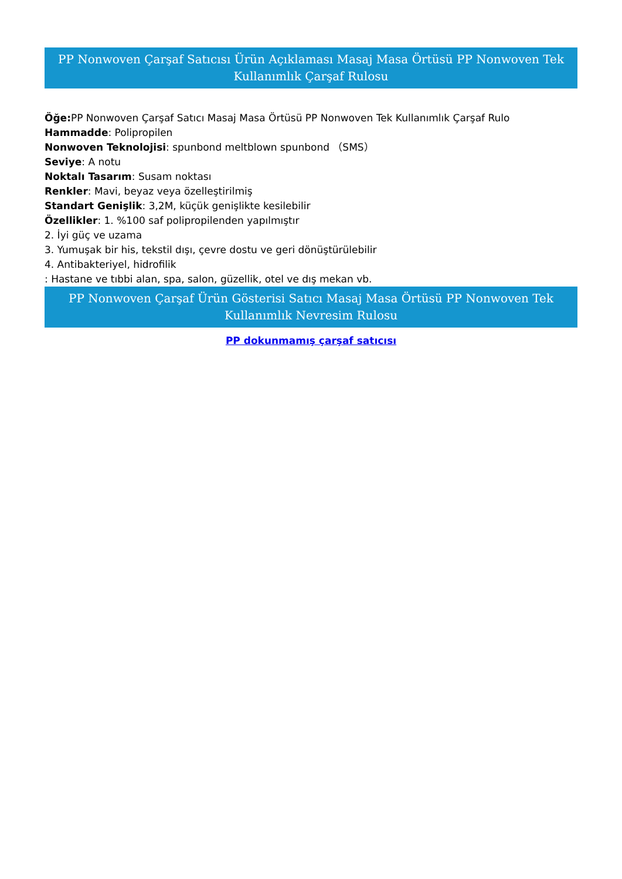PP Nonwoven Çarşaf Satıcısı Ürün Açıklaması Masaj Masa Örtüsü PP Nonwoven Tek Kullanımlık Çarşaf Rulosu
Öğe: PP Nonwoven Çarşaf Satıcı Masaj Masa Örtüsü PP Nonwoven Tek Kullanımlık Çarşaf Rulo
Hammadde: Polipropilen
Nonwoven Teknolojisi: spunbond meltblown spunbond （SMS）
Seviye: A notu
Noktalı Tasarım: Susam noktası
Renkler: Mavi, beyaz veya özelleştirilmiş
Standart Genişlik: 3,2M, küçük genişlikte kesilebilir
Özellikler: 1. %100 saf polipropilenden yapılmıştır
2. İyi güç ve uzama
3. Yumuşak bir his, tekstil dışı, çevre dostu ve geri dönüştürülebilir
4. Antibakteriyel, hidrofilik
: Hastane ve tıbbi alan, spa, salon, güzellik, otel ve dış mekan vb.
PP Nonwoven Çarşaf Ürün Gösterisi Satıcı Masaj Masa Örtüsü PP Nonwoven Tek Kullanımlık Nevresim Rulosu
PP dokunmamış çarşaf satıcısı